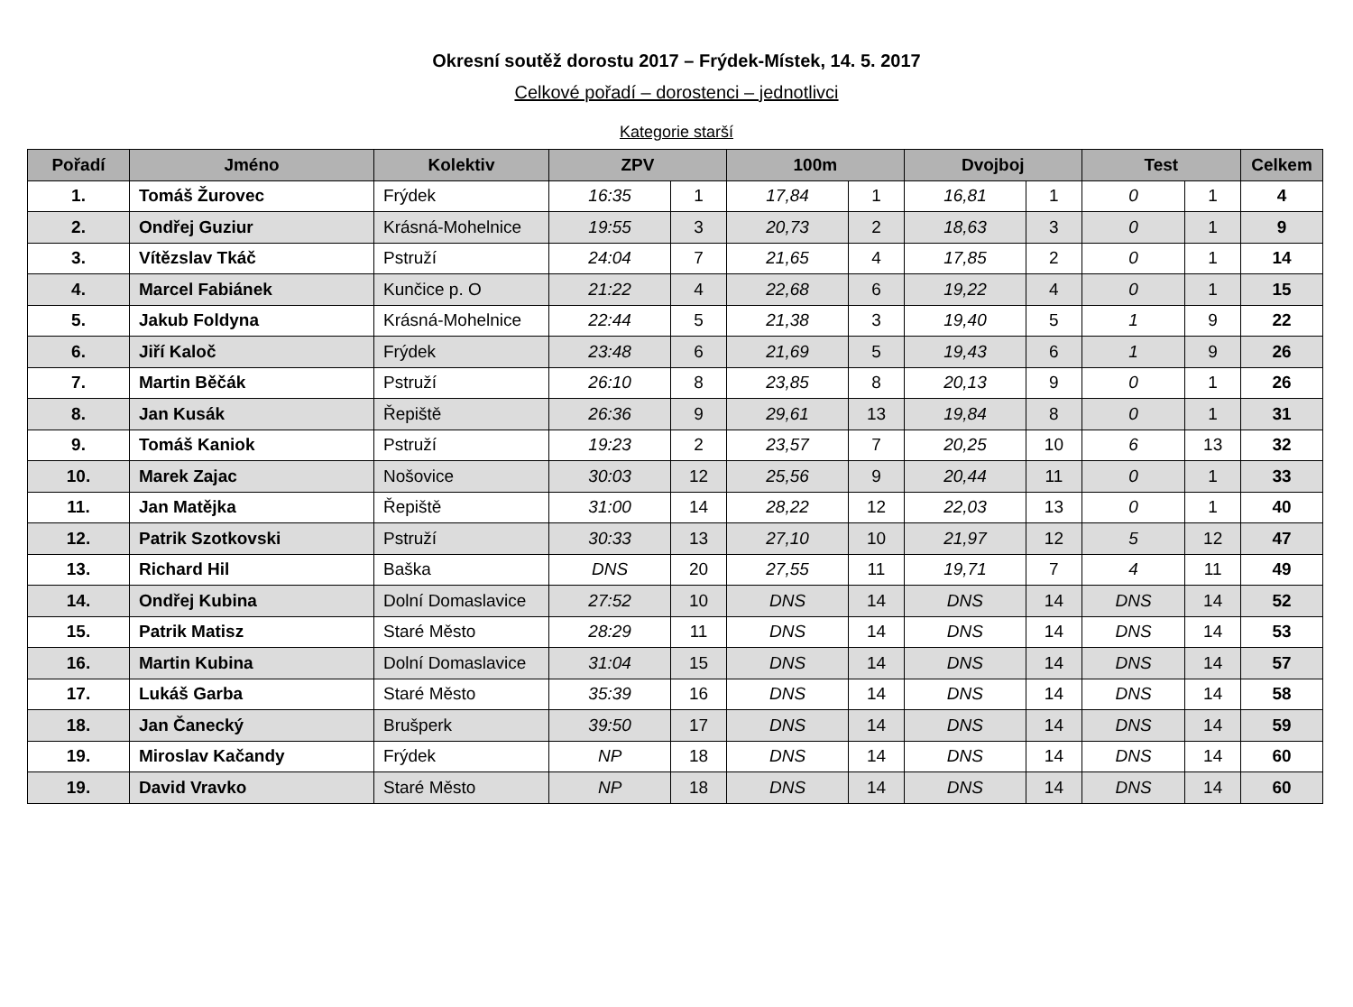Okresní soutěž dorostu 2017 – Frýdek-Místek, 14. 5. 2017
Celkové pořadí – dorostenci – jednotlivci
Kategorie starší
| Pořadí | Jméno | Kolektiv | ZPV | | 100m | | Dvojboj | | Test | | Celkem |
| --- | --- | --- | --- | --- | --- | --- | --- | --- | --- | --- | --- |
| 1. | Tomáš Žurovec | Frýdek | 16:35 | 1 | 17,84 | 1 | 16,81 | 1 | 0 | 1 | 4 |
| 2. | Ondřej Guziur | Krásná-Mohelnice | 19:55 | 3 | 20,73 | 2 | 18,63 | 3 | 0 | 1 | 9 |
| 3. | Vítězslav Tkáč | Pstruží | 24:04 | 7 | 21,65 | 4 | 17,85 | 2 | 0 | 1 | 14 |
| 4. | Marcel Fabiánek | Kunčice p. O | 21:22 | 4 | 22,68 | 6 | 19,22 | 4 | 0 | 1 | 15 |
| 5. | Jakub Foldyna | Krásná-Mohelnice | 22:44 | 5 | 21,38 | 3 | 19,40 | 5 | 1 | 9 | 22 |
| 6. | Jiří Kaloč | Frýdek | 23:48 | 6 | 21,69 | 5 | 19,43 | 6 | 1 | 9 | 26 |
| 7. | Martin Běčák | Pstruží | 26:10 | 8 | 23,85 | 8 | 20,13 | 9 | 0 | 1 | 26 |
| 8. | Jan Kusák | Řepiště | 26:36 | 9 | 29,61 | 13 | 19,84 | 8 | 0 | 1 | 31 |
| 9. | Tomáš Kaniok | Pstruží | 19:23 | 2 | 23,57 | 7 | 20,25 | 10 | 6 | 13 | 32 |
| 10. | Marek Zajac | Nošovice | 30:03 | 12 | 25,56 | 9 | 20,44 | 11 | 0 | 1 | 33 |
| 11. | Jan Matějka | Řepiště | 31:00 | 14 | 28,22 | 12 | 22,03 | 13 | 0 | 1 | 40 |
| 12. | Patrik Szotkovski | Pstruží | 30:33 | 13 | 27,10 | 10 | 21,97 | 12 | 5 | 12 | 47 |
| 13. | Richard Hil | Baška | DNS | 20 | 27,55 | 11 | 19,71 | 7 | 4 | 11 | 49 |
| 14. | Ondřej Kubina | Dolní Domaslavice | 27:52 | 10 | DNS | 14 | DNS | 14 | DNS | 14 | 52 |
| 15. | Patrik Matisz | Staré Město | 28:29 | 11 | DNS | 14 | DNS | 14 | DNS | 14 | 53 |
| 16. | Martin Kubina | Dolní Domaslavice | 31:04 | 15 | DNS | 14 | DNS | 14 | DNS | 14 | 57 |
| 17. | Lukáš Garba | Staré Město | 35:39 | 16 | DNS | 14 | DNS | 14 | DNS | 14 | 58 |
| 18. | Jan Čanecký | Brušperk | 39:50 | 17 | DNS | 14 | DNS | 14 | DNS | 14 | 59 |
| 19. | Miroslav Kačandy | Frýdek | NP | 18 | DNS | 14 | DNS | 14 | DNS | 14 | 60 |
| 19. | David Vravko | Staré Město | NP | 18 | DNS | 14 | DNS | 14 | DNS | 14 | 60 |